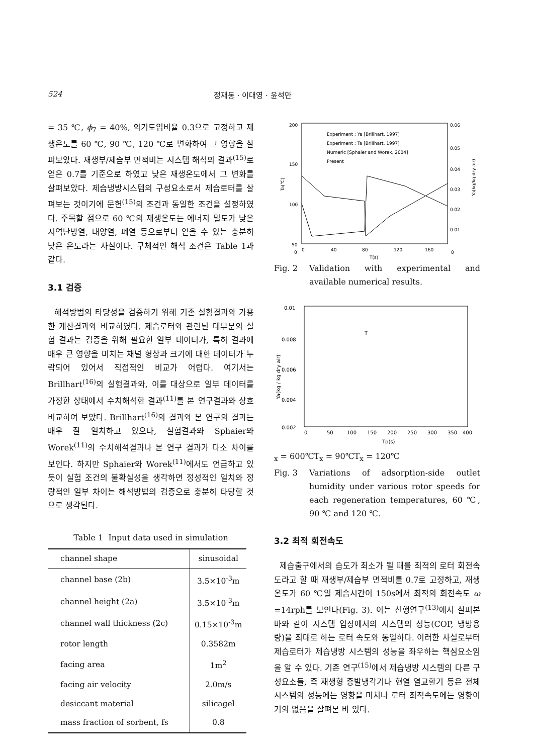524 정재동 · 이대영 · 윤석만
= 35 ℃, ϕ<sub>7</sub> = 40%, 외기도입비율 0.3으로 고정하고 재생온도를 60 ℃, 90 ℃, 120 ℃로 변화하여 그 영향을 살펴보았다. 재생부/제습부 면적비는 시스템 해석의 결과<sup>(15)</sup>로 얻은 0.7를 기준으로 하였고 낮은 재생온도에서 그 변화를 살펴보았다. 제습냉방시스템의 구성요소로서 제습로터를 살펴보는 것이기에 문헌<sup>(15)</sup>의 조건과 동일한 조건을 설정하였다. 주목할 점으로 60 ℃의 재생온도는 에너지 밀도가 낮은 지역난방열, 태양열, 폐열 등으로부터 얻을 수 있는 충분히 낮은 온도라는 사실이다. 구체적인 해석 조건은 Table 1과 같다.
3.1 검증
해석방법의 타당성을 검증하기 위해 기존 실험결과와 가용한 계산결과와 비교하였다. 제습로터와 관련된 대부분의 실험 결과는 검증을 위해 필요한 일부 데이터가, 특히 결과에 매우 큰 영향을 미치는 채널 형상과 크기에 대한 데이터가 누락되어 있어서 직접적인 비교가 어렵다. 여기서는 Brillhart<sup>(16)</sup>의 실험결과와, 이를 대상으로 일부 데이터를 가정한 상태에서 수치해석한 결과<sup>(11)</sup>를 본 연구결과와 상호비교하여 보았다. Brillhart<sup>(16)</sup>의 결과와 본 연구의 결과는 매우 잘 일치하고 있으나, 실험결과와 Sphaier와 Worek<sup>(11)</sup>의 수치해석결과나 본 연구 결과가 다소 차이를 보인다. 하지만 Sphaier와 Worek<sup>(11)</sup>에서도 언급하고 있듯이 실험 조건의 불확실성을 생각하면 정성적인 일치와 정량적인 일부 차이는 해석방법의 검증으로 충분히 타당할 것으로 생각된다.
Table 1 Input data used in simulation
| channel shape | sinusoidal |
| channel base (2b) | 3.5×10<sup>-3</sup>m |
| channel height (2a) | 3.5×10<sup>-3</sup>m |
| channel wall thickness (2c) | 0.15×10<sup>-3</sup>m |
| rotor length | 0.3582m |
| facing area | 1m<sup>2</sup> |
| facing air velocity | 2.0m/s |
| desiccant material | silicagel |
| mass fraction of sorbent, fs | 0.8 |
200
150
100
50
0
0.06
0.05
0.04
0.03
0.02
0.01
0
0
40
80
120
160
T(s)
Ta(℃)
Ya(kg/kg dry air)
Experiment : Ya [Brillhart, 1997]
Experiment : Ta [Brillhart, 1997]
Numeric [Sphaier and Worek, 2004]
Present
Fig. 2 Validation with experimental and available numerical results.
0.01
0.008
0.006
0.004
0.002
0
50
100
150
200
250
300
350
400
Tp(s)
Ya(kg / kg dry air)
Tx = 600℃
Tx = 90℃
Tx = 120℃
Fig. 3 Variations of adsorption-side outlet humidity under various rotor speeds for each regeneration temperatures, 60 ℃, 90 ℃ and 120 ℃.
3.2 최적 회전속도
제습출구에서의 습도가 최소가 될 때를 최적의 로터 회전속도라고 할 때 재생부/제습부 면적비를 0.7로 고정하고, 재생온도가 60 ℃일 제습시간이 150s에서 최적의 회전속도 ω =14rph를 보인다(Fig. 3). 이는 선행연구<sup>(13)</sup>에서 살펴본 바와 같이 시스템 입장에서의 시스템의 성능(COP, 냉방용량)을 최대로 하는 로터 속도와 동일하다. 이러한 사실로부터 제습로터가 제습냉방 시스템의 성능을 좌우하는 핵심요소임을 알 수 있다. 기존 연구<sup>(15)</sup>에서 제습냉방 시스템의 다른 구성요소들, 즉 재생형 증발냉각기나 현열 열교환기 등은 전체 시스템의 성능에는 영향을 미치나 로터 최적속도에는 영향이 거의 없음을 살펴본 바 있다.